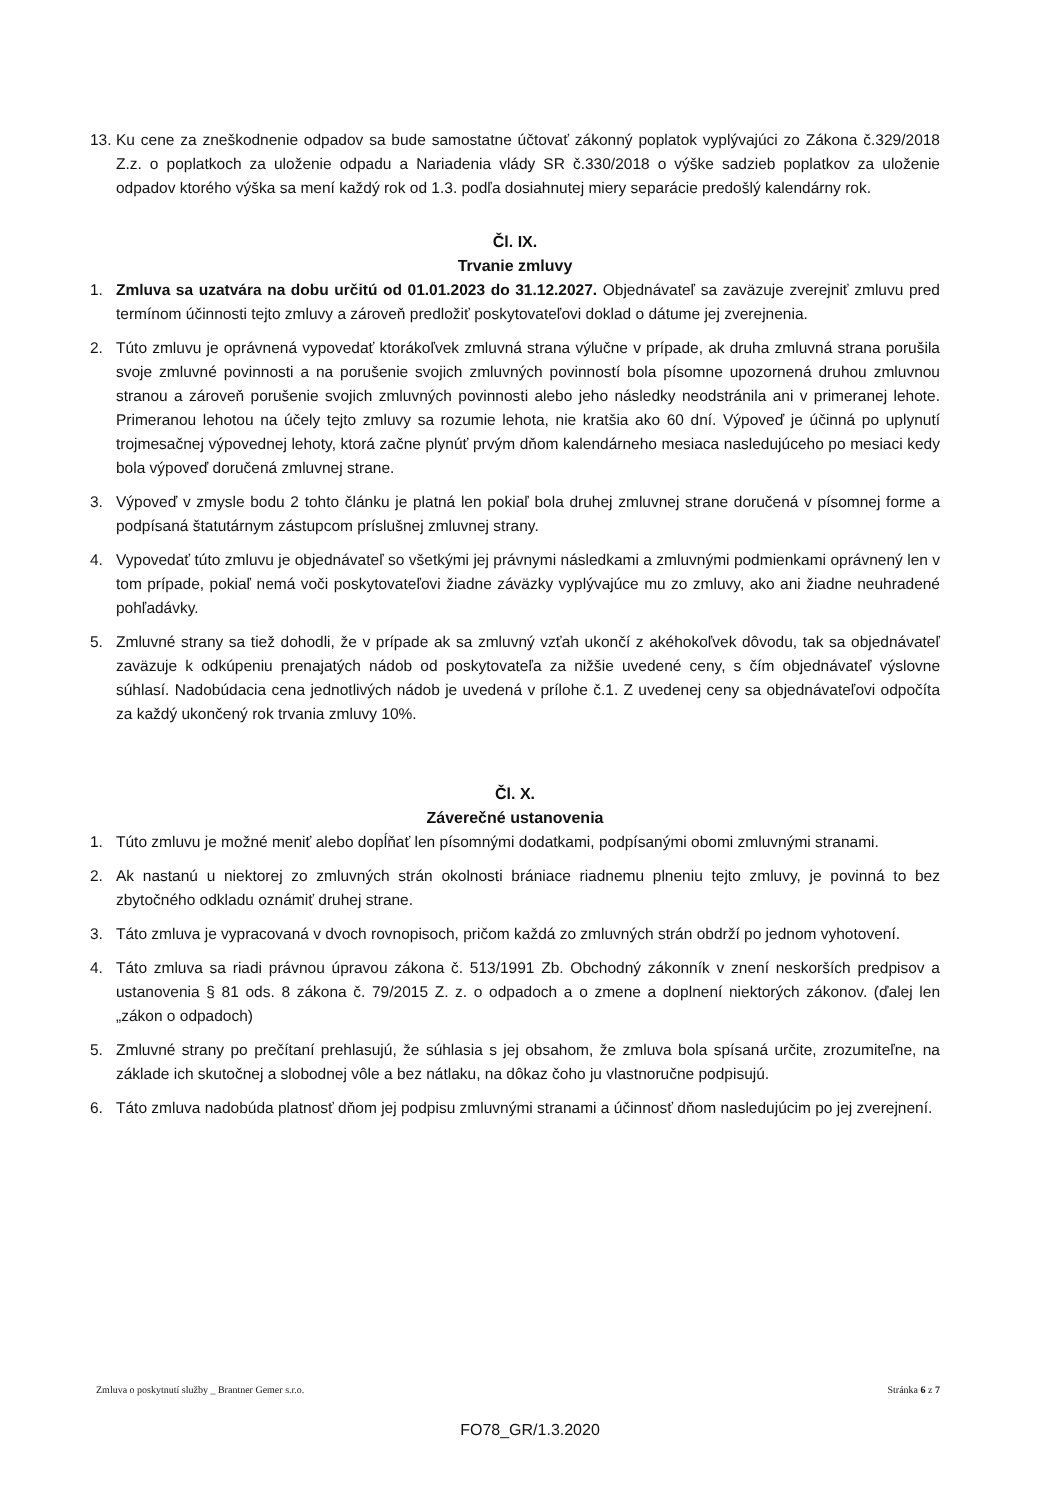13. Ku cene za zneškodnenie odpadov sa bude samostatne účtovať zákonný poplatok vyplývajúci zo Zákona č.329/2018 Z.z. o poplatkoch za uloženie odpadu a Nariadenia vlády SR č.330/2018 o výške sadzieb poplatkov za uloženie odpadov ktorého výška sa mení každý rok od 1.3. podľa dosiahnutej miery separácie predošlý kalendárny rok.
Čl. IX.
Trvanie zmluvy
1. Zmluva sa uzatvára na dobu určitú od 01.01.2023 do 31.12.2027. Objednávateľ sa zaväzuje zverejniť zmluvu pred termínom účinnosti tejto zmluvy a zároveň predložiť poskytovateľovi doklad o dátume jej zverejnenia.
2. Túto zmluvu je oprávnená vypovedať ktorákoľvek zmluvná strana výlučne v prípade, ak druha zmluvná strana porušila svoje zmluvné povinnosti a na porušenie svojich zmluvných povinností bola písomne upozornená druhou zmluvnou stranou a zároveň porušenie svojich zmluvných povinnosti alebo jeho následky neodstránila ani v primeranej lehote. Primeranou lehotou na účely tejto zmluvy sa rozumie lehota, nie kratšia ako 60 dní. Výpoveď je účinná po uplynutí trojmesačnej výpovednej lehoty, ktorá začne plynúť prvým dňom kalendárneho mesiaca nasledujúceho po mesiaci kedy bola výpoveď doručená zmluvnej strane.
3. Výpoveď v zmysle bodu 2 tohto článku je platná len pokiaľ bola druhej zmluvnej strane doručená v písomnej forme a podpísaná štatutárnym zástupcom príslušnej zmluvnej strany.
4. Vypovedať túto zmluvu je objednávateľ so všetkými jej právnymi následkami a zmluvnými podmienkami oprávnený len v tom prípade, pokiaľ nemá voči poskytovateľovi žiadne záväzky vyplývajúce mu zo zmluvy, ako ani žiadne neuhradené pohľadávky.
5. Zmluvné strany sa tiež dohodli, že v prípade ak sa zmluvný vzťah ukončí z akéhokoľvek dôvodu, tak sa objednávateľ zaväzuje k odkúpeniu prenajatých nádob od poskytovateľa za nižšie uvedené ceny, s čím objednávateľ výslovne súhlasí. Nadobúdacia cena jednotlivých nádob je uvedená v prílohe č.1. Z uvedenej ceny sa objednávateľovi odpočíta za každý ukončený rok trvania zmluvy 10%.
Čl. X.
Záverečné ustanovenia
1. Túto zmluvu je možné meniť alebo dopĺňať len písomnými dodatkami, podpísanými obomi zmluvnými stranami.
2. Ak nastanú u niektorej zo zmluvných strán okolnosti brániace riadnemu plneniu tejto zmluvy, je povinná to bez zbytočného odkladu oznámiť druhej strane.
3. Táto zmluva je vypracovaná v dvoch rovnopisoch, pričom každá zo zmluvných strán obdrží po jednom vyhotovení.
4. Táto zmluva sa riadi právnou úpravou zákona č. 513/1991 Zb. Obchodný zákonník v znení neskorších predpisov a ustanovenia § 81 ods. 8 zákona č. 79/2015 Z. z. o odpadoch a o zmene a doplnení niektorých zákonov. (ďalej len „zákon o odpadoch)
5. Zmluvné strany po prečítaní prehlasujú, že súhlasia s jej obsahom, že zmluva bola spísaná určite, zrozumiteľne, na základe ich skutočnej a slobodnej vôle a bez nátlaku, na dôkaz čoho ju vlastnoručne podpisujú.
6. Táto zmluva nadobúda platnosť dňom jej podpisu zmluvnými stranami a účinnosť dňom nasledujúcim po jej zverejnení.
Zmluva o poskytnutí služby _ Brantner Gemer s.r.o. Stránka 6 z 7
FO78_GR/1.3.2020